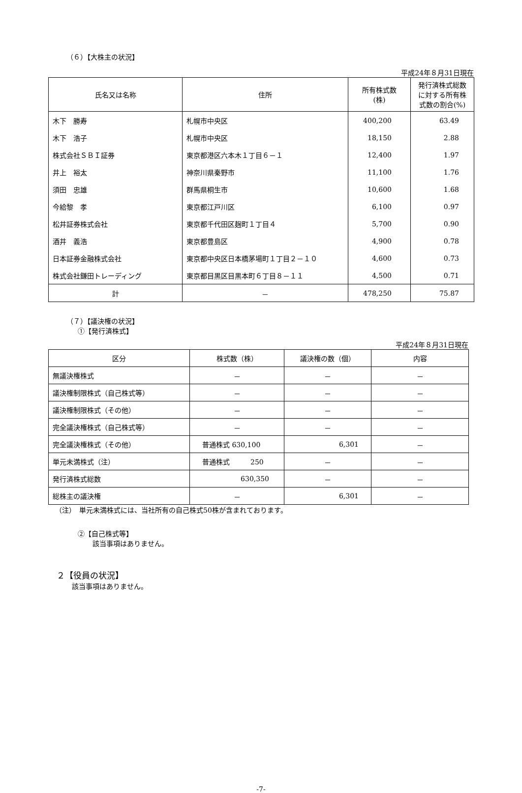（６）【大株主の状況】
平成24年８月31日現在
| 氏名又は名称 | 住所 | 所有株式数 (株) | 発行済株式総数 に対する所有株 式数の割合(%) |
| --- | --- | --- | --- |
| 木下 勝寿 | 札幌市中央区 | 400,200 | 63.49 |
| 木下 浩子 | 札幌市中央区 | 18,150 | 2.88 |
| 株式会社ＳＢＩ証券 | 東京都港区六本木１丁目６－１ | 12,400 | 1.97 |
| 井上 裕太 | 神奈川県秦野市 | 11,100 | 1.76 |
| 須田 忠雄 | 群馬県桐生市 | 10,600 | 1.68 |
| 今給黎 孝 | 東京都江戸川区 | 6,100 | 0.97 |
| 松井証券株式会社 | 東京都千代田区麹町１丁目４ | 5,700 | 0.90 |
| 酒井 義浩 | 東京都豊島区 | 4,900 | 0.78 |
| 日本証券金融株式会社 | 東京都中央区日本橋茅場町１丁目２－１０ | 4,600 | 0.73 |
| 株式会社鎌田トレーディング | 東京都目黒区目黒本町６丁目８－１１ | 4,500 | 0.71 |
| 計 | － | 478,250 | 75.87 |
（７）【議決権の状況】
①【発行済株式】
平成24年８月31日現在
| 区分 | 株式数（株） | 議決権の数（個） | 内容 |
| --- | --- | --- | --- |
| 無議決権株式 | － | － | － |
| 議決権制限株式（自己株式等） | － | － | － |
| 議決権制限株式（その他） | － | － | － |
| 完全議決権株式（自己株式等） | － | － | － |
| 完全議決権株式（その他） | 普通株式 630,100 | 6,301 | － |
| 単元未満株式（注） | 普通株式 250 | － | － |
| 発行済株式総数 | 630,350 | － | － |
| 総株主の議決権 | － | 6,301 | － |
（注）　単元未満株式には、当社所有の自己株式50株が含まれております。
②【自己株式等】
該当事項はありません。
２【役員の状況】
該当事項はありません。
-7-